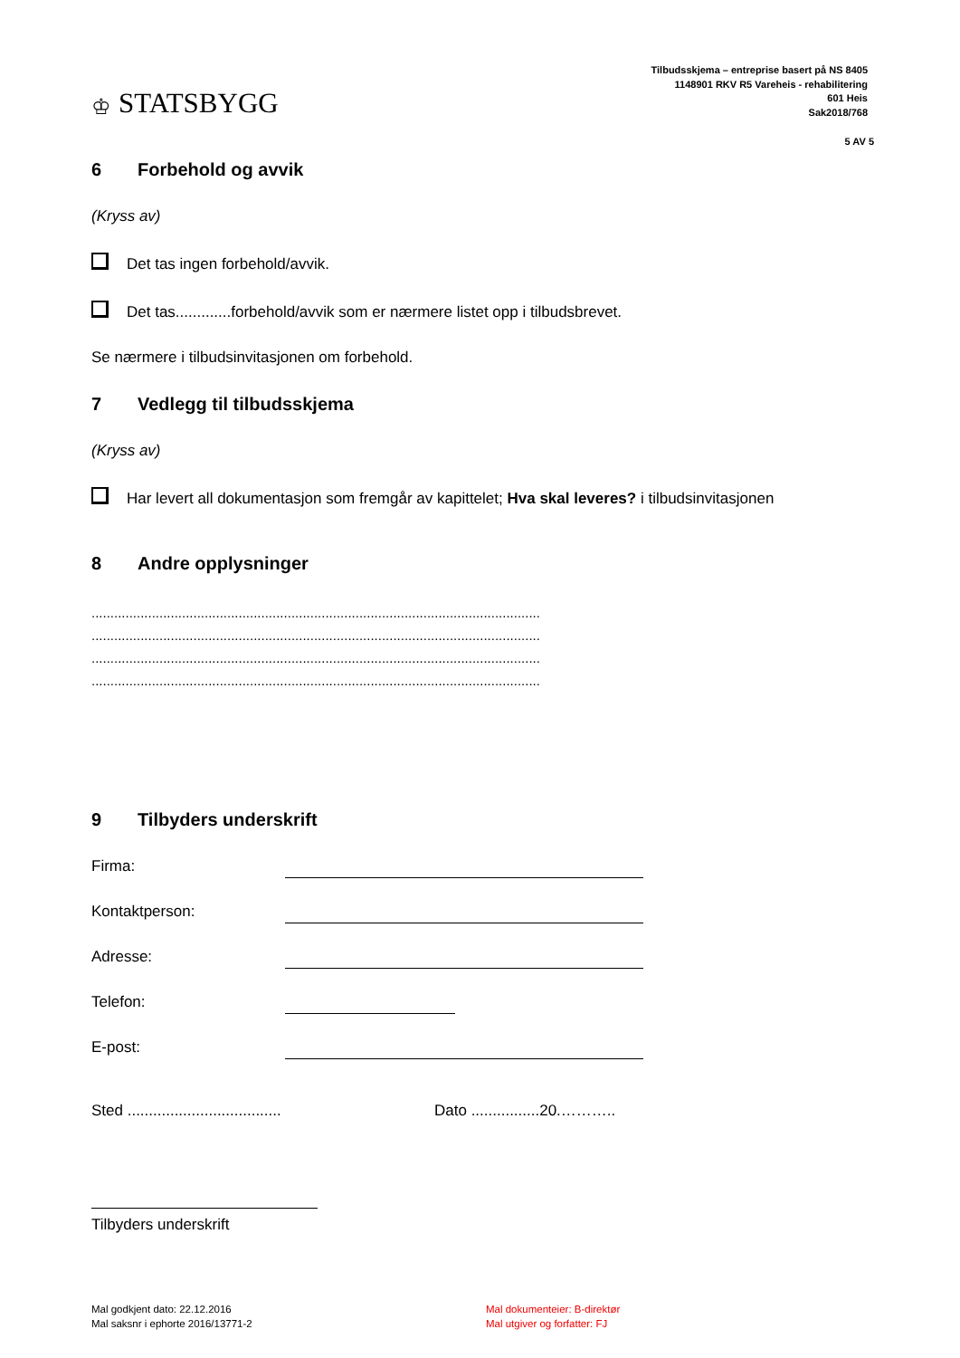♔ STATSBYGG
Tilbudsskjema – entreprise basert på NS 8405
1148901 RKV R5 Vareheis - rehabilitering
601 Heis
Sak2018/768
5 AV 5
6 Forbehold og avvik
(Kryss av)
Det tas ingen forbehold/avvik.
Det tas.............forbehold/avvik som er nærmere listet opp i tilbudsbrevet.
Se nærmere i tilbudsinvitasjonen om forbehold.
7 Vedlegg til tilbudsskjema
(Kryss av)
Har levert all dokumentasjon som fremgår av kapittelet; Hva skal leveres? i tilbudsinvitasjonen
8 Andre opplysninger
.......................................................................................................................
.......................................................................................................................
.......................................................................................................................
.......................................................................................................................
9 Tilbyders underskrift
Firma:
Kontaktperson:
Adresse:
Telefon:
E-post:
Sted .................................... Dato ................20.………..
Tilbyders underskrift
Mal godkjent dato: 22.12.2016
Mal saksnr i ephorte 2016/13771-2
Mal dokumenteier: B-direktør
Mal utgiver og forfatter: FJ